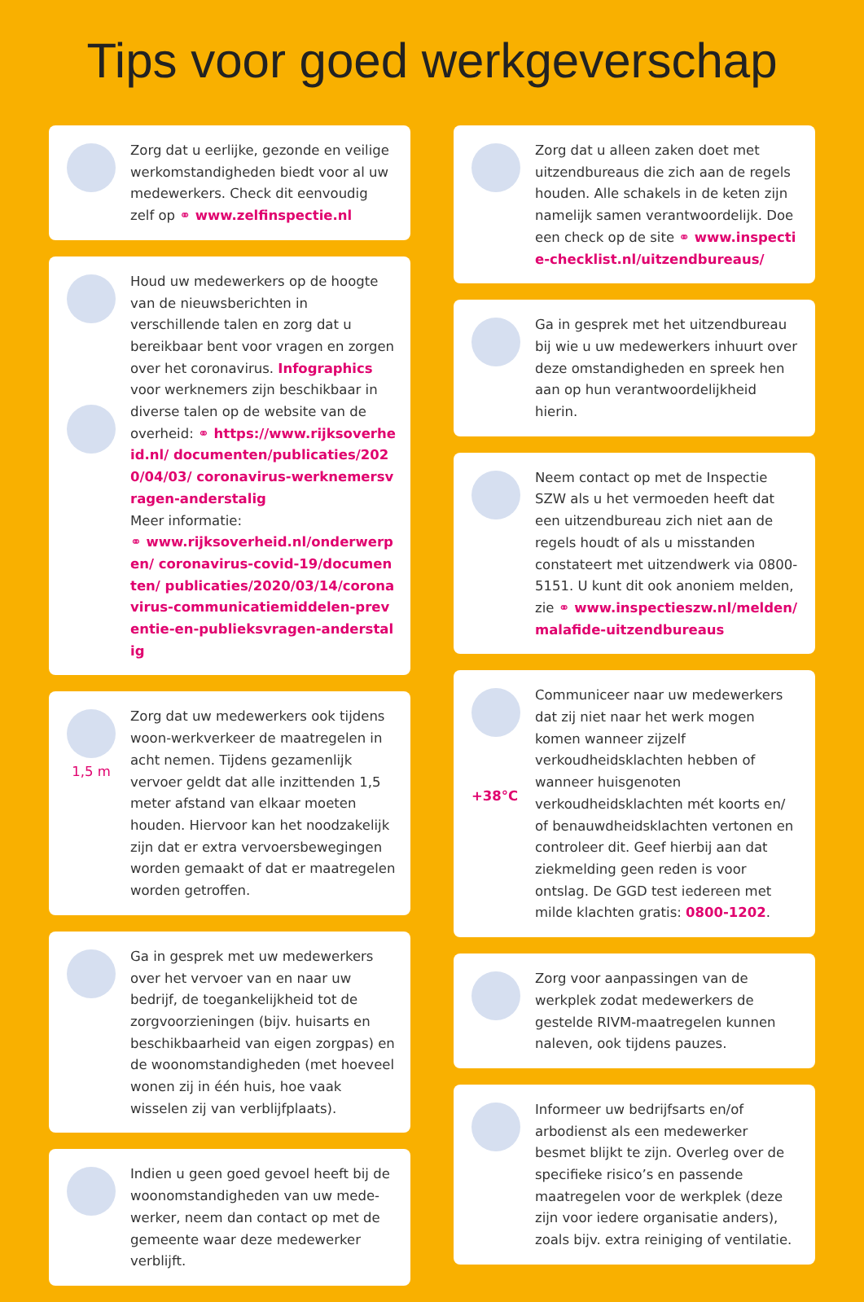Tips voor goed werkgeverschap
Zorg dat u eerlijke, gezonde en veilige werkomstandigheden biedt voor al uw medewerkers. Check dit eenvoudig zelf op ⚭ www.zelfinspectie.nl
Houd uw medewerkers op de hoogte van de nieuwsberichten in verschillende talen en zorg dat u bereikbaar bent voor vragen en zorgen over het coronavirus. Infographics voor werknemers zijn beschikbaar in diverse talen op de website van de overheid: ⚭ https://www.rijksoverheid.nl/ documenten/publicaties/2020/04/03/ coronavirus-werknemersvragen-anderstalig
Meer informatie:
⚭ www.rijksoverheid.nl/onderwerpen/ coronavirus-covid-19/documenten/ publicaties/2020/03/14/coronavirus-communicatiemiddelen-preventie-en-publieksvragen-anderstalig
1,5 m
Zorg dat uw medewerkers ook tijdens woon-werkverkeer de maatregelen in acht nemen. Tijdens gezamenlijk vervoer geldt dat alle inzittenden 1,5 meter afstand van elkaar moeten houden. Hiervoor kan het noodzakelijk zijn dat er extra vervoersbewegingen worden gemaakt of dat er maatregelen worden getroffen.
Ga in gesprek met uw medewerkers over het vervoer van en naar uw bedrijf, de toegankelijkheid tot de zorgvoorzieningen (bijv. huisarts en beschikbaarheid van eigen zorgpas) en de woonomstandigheden (met hoeveel wonen zij in één huis, hoe vaak wisselen zij van verblijfplaats).
Indien u geen goed gevoel heeft bij de woonomstandigheden van uw mede-werker, neem dan contact op met de gemeente waar deze medewerker verblijft.
Zorg dat u alleen zaken doet met uitzendbureaus die zich aan de regels houden. Alle schakels in de keten zijn namelijk samen verantwoordelijk. Doe een check op de site ⚭ www.inspectie-checklist.nl/uitzendbureaus/
Ga in gesprek met het uitzendbureau bij wie u uw medewerkers inhuurt over deze omstandigheden en spreek hen aan op hun verantwoordelijkheid hierin.
Neem contact op met de Inspectie SZW als u het vermoeden heeft dat een uitzendbureau zich niet aan de regels houdt of als u misstanden constateert met uitzendwerk via 0800-5151. U kunt dit ook anoniem melden, zie ⚭ www.inspectieszw.nl/melden/ malafide-uitzendbureaus
+38°C
Communiceer naar uw medewerkers dat zij niet naar het werk mogen komen wanneer zijzelf verkoudheidsklachten hebben of wanneer huisgenoten verkoudheidsklachten mét koorts en/ of benauwdheidsklachten vertonen en controleer dit. Geef hierbij aan dat ziekmelding geen reden is voor ontslag. De GGD test iedereen met milde klachten gratis: 0800-1202.
Zorg voor aanpassingen van de werkplek zodat medewerkers de gestelde RIVM-maatregelen kunnen naleven, ook tijdens pauzes.
Informeer uw bedrijfsarts en/of arbodienst als een medewerker besmet blijkt te zijn. Overleg over de specifieke risico’s en passende maatregelen voor de werkplek (deze zijn voor iedere organisatie anders), zoals bijv. extra reiniging of ventilatie.